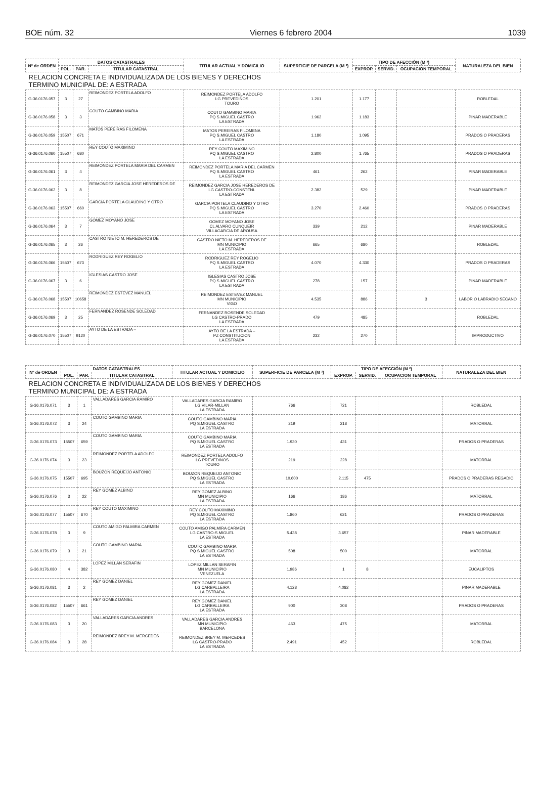BOE núm. 32 Viernes 6 febrero 2004 1039
| Nº de ORDEN | DATOS CATASTRALES | | | TITULAR ACTUAL Y DOMICILIO | SUPERFICIE DE PARCELA (M ²) | TIPO DE AFECCIÓN (M ²) | | | NATURALEZA DEL BIEN |
| --- | --- | --- | --- | --- | --- | --- | --- | --- | --- |
| | POL. | PAR. | TITULAR CATASTRAL | | | EXPROP. | SERVID. | OCUPACION TEMPORAL | |
| RELACION CONCRETA E INDIVIDUALIZADA DE LOS BIENES Y DERECHOS TERMINO MUNICIPAL DE: A ESTRADA | | | | | | | | | |
| G-36.0176.057 | 3 | 27 | REIMONDEZ PORTELA ADOLFO | REIMONDEZ PORTELA ADOLFO LG PREVEDIÑOS TOURO | 1.201 | 1.177 | | | ROBLEDAL |
| G-36.0176.058 | 3 | 3 | COUTO GAMBINO MARIA | COUTO GAMBINO MARIA PQ S.MIGUEL CASTRO LA ESTRADA | 1.962 | 1.183 | | | PINAR MADERABLE |
| G-36.0176.059 | 15507 | 671 | MATOS PEREIRAS FILOMENA | MATOS PEREIRAS FILOMENA PQ S.MIGUEL CASTRO LA ESTRADA | 1.180 | 1.095 | | | PRADOS O PRADERAS |
| G-36.0176.060 | 15507 | 680 | REY COUTO MAXIMINO | REY COUTO MAXIMINO PQ S.MIGUEL CASTRO LA ESTRADA | 2.800 | 1.765 | | | PRADOS O PRADERAS |
| G-36.0176.061 | 3 | 4 | REIMONDEZ PORTELA MARIA DEL CARMEN | REIMONDEZ PORTELA MARIA DEL CARMEN PQ S.MIGUEL CASTRO LA ESTRADA | 461 | 262 | | | PINAR MADERABLE |
| G-36.0176.062 | 3 | 8 | REIMONDEZ GARCIA JOSE HEREDEROS DE | REIMONDEZ GARCIA JOSE HEREDEROS DE LG CASTRO-CONSTENL LA ESTRADA | 2.382 | 529 | | | PINAR MADERABLE |
| G-36.0176.063 | 15507 | 660 | GARCIA PORTELA CLAUDINO Y OTRO | GARCIA PORTELA CLAUDINO Y OTRO PQ S.MIGUEL CASTRO LA ESTRADA | 3.270 | 2.460 | | | PRADOS O PRADERAS |
| G-36.0176.064 | 3 | 7 | GOMEZ MOYANO JOSE | GOMEZ MOYANO JOSE CL ALVARO CUNQUEIR VILLAGARCIA DE AROUSA | 339 | 212 | | | PINAR MADERABLE |
| G-36.0176.065 | 3 | 26 | CASTRO NIETO M. HEREDEROS DE | CASTRO NIETO M. HEREDEROS DE MN MUNICIPIO LA ESTRADA | 665 | 680 | | | ROBLEDAL |
| G-36.0176.066 | 15507 | 673 | RODRIGUEZ REY ROGELIO | RODRIGUEZ REY ROGELIO PQ S.MIGUEL CASTRO LA ESTRADA | 4.070 | 4.330 | | | PRADOS O PRADERAS |
| G-36.0176.067 | 3 | 6 | IGLESIAS CASTRO JOSE | IGLESIAS CASTRO JOSE PQ S.MIGUEL CASTRO LA ESTRADA | 278 | 157 | | | PINAR MADERABLE |
| G-36.0176.068 | 15507 | 10658 | REIMONDEZ ESTEVEZ MANUEL | REIMONDEZ ESTEVEZ MANUEL MN MUNICIPIO VIGO | 4.535 | 886 | | 3 | LABOR O LABRADIO SECANO |
| G-36.0176.069 | 3 | 25 | FERNANDEZ ROSENDE SOLEDAD | FERNANDEZ ROSENDE SOLEDAD LG CASTRO-PRADO LA ESTRADA | 479 | 485 | | | ROBLEDAL |
| G-36.0176.070 | 15507 | 9120 | AYTO DE LA ESTRADA – | AYTO DE LA ESTRADA – PZ CONSTITUCION LA ESTRADA | 232 | 270 | | | IMPRODUCTIVO |
| Nº de ORDEN | DATOS CATASTRALES | | | TITULAR ACTUAL Y DOMICILIO | SUPERFICIE DE PARCELA (M ²) | TIPO DE AFECCIÓN (M ²) | | | NATURALEZA DEL BIEN |
| --- | --- | --- | --- | --- | --- | --- | --- | --- | --- |
| | POL. | PAR. | TITULAR CATASTRAL | | | EXPROP. | SERVID. | OCUPACION TEMPORAL | |
| RELACION CONCRETA E INDIVIDUALIZADA DE LOS BIENES Y DERECHOS TERMINO MUNICIPAL DE: A ESTRADA | | | | | | | | | |
| G-36.0176.071 | 3 | 1 | VALLADARES GARCIA RAMIRO | VALLADARES GARCIA RAMIRO LG VILAR-MILLAN LA ESTRADA | 766 | 721 | | | ROBLEDAL |
| G-36.0176.072 | 3 | 24 | COUTO GAMBINO MARIA | COUTO GAMBINO MARIA PQ S.MIGUEL CASTRO LA ESTRADA | 219 | 218 | | | MATORRAL |
| G-36.0176.073 | 15507 | 659 | COUTO GAMBINO MARIA | COUTO GAMBINO MARIA PQ S.MIGUEL CASTRO LA ESTRADA | 1.930 | 431 | | | PRADOS O PRADERAS |
| G-36.0176.074 | 3 | 23 | REIMONDEZ PORTELA ADOLFO | REIMONDEZ PORTELA ADOLFO LG PREVEDIÑOS TOURO | 219 | 228 | | | MATORRAL |
| G-36.0176.075 | 15507 | 695 | BOUZON REQUEIJO ANTONIO | BOUZON REQUEIJO ANTONIO PQ S.MIGUEL CASTRO LA ESTRADA | 10.600 | 2.115 | 475 | | PRADOS O PRADERAS REGADIO |
| G-36.0176.076 | 3 | 22 | REY GOMEZ ALBINO | REY GOMEZ ALBINO MN MUNICIPIO LA ESTRADA | 166 | 186 | | | MATORRAL |
| G-36.0176.077 | 15507 | 670 | REY COUTO MAXIMINO | REY COUTO MAXIMINO PQ S.MIGUEL CASTRO LA ESTRADA | 1.860 | 621 | | | PRADOS O PRADERAS |
| G-36.0176.078 | 3 | 9 | COUTO AMIGO PALMIRA CARMEN | COUTO AMIGO PALMIRA CARMEN LG CASTRO-S.MIGUEL LA ESTRADA | 5.438 | 3.657 | | | PINAR MADERABLE |
| G-36.0176.079 | 3 | 21 | COUTO GAMBINO MARIA | COUTO GAMBINO MARIA PQ S.MIGUEL CASTRO LA ESTRADA | 508 | 500 | | | MATORRAL |
| G-36.0176.080 | 4 | 382 | LOPEZ MILLAN SERAFIN | LOPEZ MILLAN SERAFIN MN MUNICIPIO VENEZUELA | 1.986 | 1 | 8 | | EUCALIPTOS |
| G-36.0176.081 | 3 | 2 | REY GOMEZ DANIEL | REY GOMEZ DANIEL LG CARBALLEIRA LA ESTRADA | 4.128 | 4.082 | | | PINAR MADERABLE |
| G-36.0176.082 | 15507 | 661 | REY GOMEZ DANIEL | REY GOMEZ DANIEL LG CARBALLEIRA LA ESTRADA | 900 | 308 | | | PRADOS O PRADERAS |
| G-36.0176.083 | 3 | 20 | VALLADARES GARCIA ANDRES | VALLADARES GARCIA ANDRES MN MUNICIPIO BARCELONA | 463 | 475 | | | MATORRAL |
| G-36.0176.084 | 3 | 28 | REIMONDEZ BREY M. MERCEDES | REIMONDEZ BREY M. MERCEDES LG CASTRO-PRADO LA ESTRADA | 2.491 | 452 | | | ROBLEDAL |